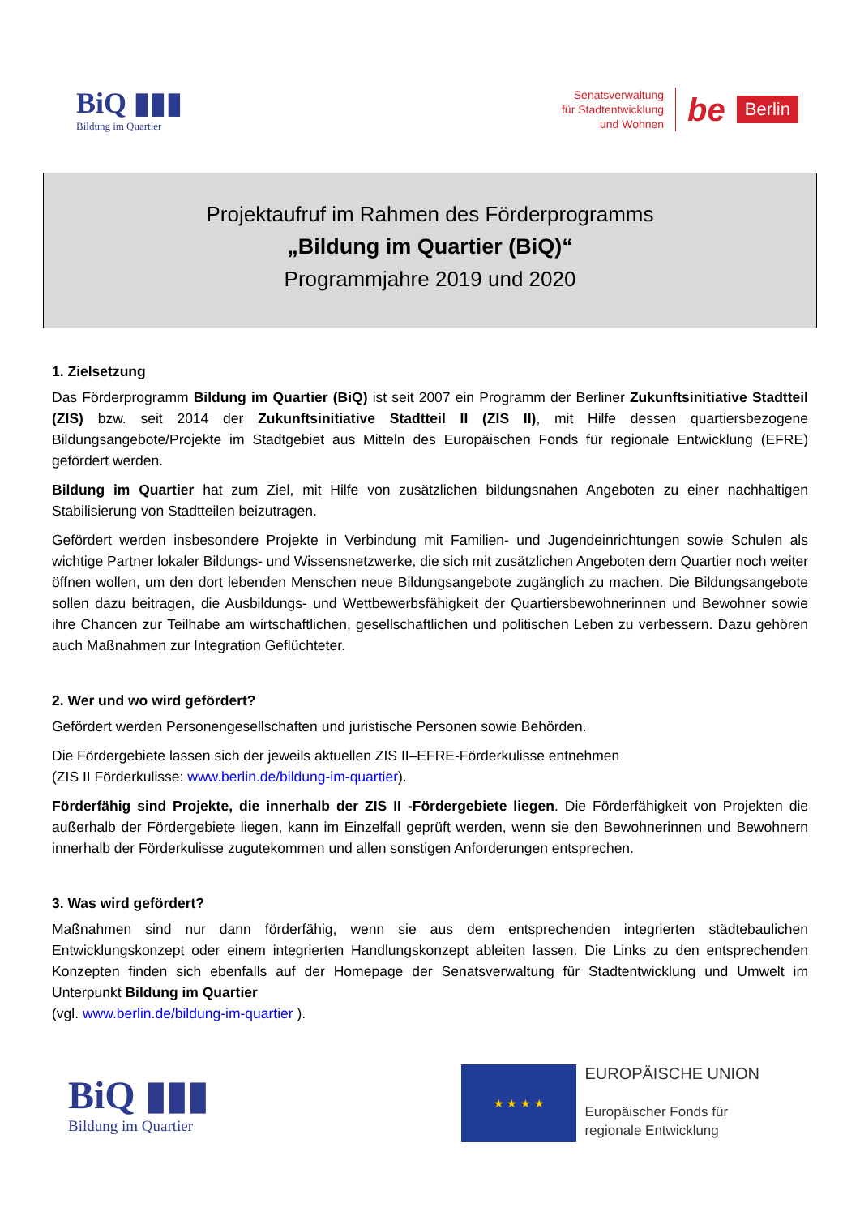BiQ ▮▮▮
Bildung im Quartier
Senatsverwaltung
für Stadtentwicklung
und Wohnen
be Berlin
Projektaufruf im Rahmen des Förderprogramms
„Bildung im Quartier (BiQ)“
Programmjahre 2019 und 2020
1. Zielsetzung
Das Förderprogramm Bildung im Quartier (BiQ) ist seit 2007 ein Programm der Berliner Zukunftsinitiative Stadtteil (ZIS) bzw. seit 2014 der Zukunftsinitiative Stadtteil II (ZIS II), mit Hilfe dessen quartiersbezogene Bildungsangebote/Projekte im Stadtgebiet aus Mitteln des Europäischen Fonds für regionale Entwicklung (EFRE) gefördert werden.
Bildung im Quartier hat zum Ziel, mit Hilfe von zusätzlichen bildungsnahen Angeboten zu einer nachhaltigen Stabilisierung von Stadtteilen beizutragen.
Gefördert werden insbesondere Projekte in Verbindung mit Familien- und Jugendeinrichtungen sowie Schulen als wichtige Partner lokaler Bildungs- und Wissensnetzwerke, die sich mit zusätzlichen Angeboten dem Quartier noch weiter öffnen wollen, um den dort lebenden Menschen neue Bildungsangebote zugänglich zu machen. Die Bildungsangebote sollen dazu beitragen, die Ausbildungs- und Wettbewerbsfähigkeit der Quartiersbewohnerinnen und Bewohner sowie ihre Chancen zur Teilhabe am wirtschaftlichen, gesellschaftlichen und politischen Leben zu verbessern. Dazu gehören auch Maßnahmen zur Integration Geflüchteter.
2. Wer und wo wird gefördert?
Gefördert werden Personengesellschaften und juristische Personen sowie Behörden.
Die Fördergebiete lassen sich der jeweils aktuellen ZIS II–EFRE-Förderkulisse entnehmen
(ZIS II Förderkulisse: www.berlin.de/bildung-im-quartier).
Förderfähig sind Projekte, die innerhalb der ZIS II -Fördergebiete liegen. Die Förderfähigkeit von Projekten die außerhalb der Fördergebiete liegen, kann im Einzelfall geprüft werden, wenn sie den Bewohnerinnen und Bewohnern innerhalb der Förderkulisse zugutekommen und allen sonstigen Anforderungen entsprechen.
3. Was wird gefördert?
Maßnahmen sind nur dann förderfähig, wenn sie aus dem entsprechenden integrierten städtebaulichen Entwicklungskonzept oder einem integrierten Handlungskonzept ableiten lassen. Die Links zu den entsprechenden Konzepten finden sich ebenfalls auf der Homepage der Senatsverwaltung für Stadtentwicklung und Umwelt im Unterpunkt Bildung im Quartier
(vgl. www.berlin.de/bildung-im-quartier ).
BiQ ▮▮▮
Bildung im Quartier
★ ★ ★ ★
EUROPÄISCHE UNION
Europäischer Fonds für
regionale Entwicklung